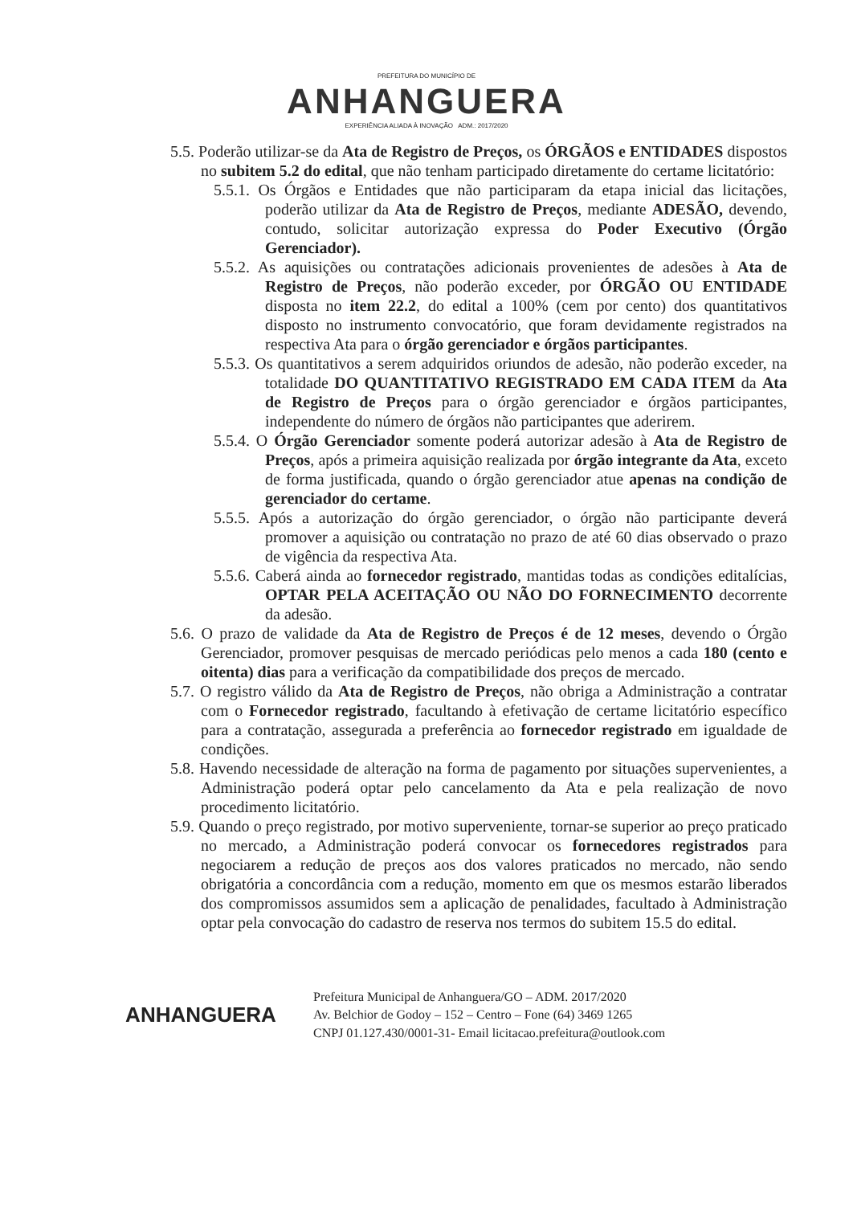PREFEITURA DO MUNICÍPIO DE
ANHANGUERA
EXPERIÊNCIA ALIADA À INOVAÇÃO ADM.: 2017/2020
5.5. Poderão utilizar-se da Ata de Registro de Preços, os ÓRGÃOS e ENTIDADES dispostos no subitem 5.2 do edital, que não tenham participado diretamente do certame licitatório:
5.5.1. Os Órgãos e Entidades que não participaram da etapa inicial das licitações, poderão utilizar da Ata de Registro de Preços, mediante ADESÃO, devendo, contudo, solicitar autorização expressa do Poder Executivo (Órgão Gerenciador).
5.5.2. As aquisições ou contratações adicionais provenientes de adesões à Ata de Registro de Preços, não poderão exceder, por ÓRGÃO OU ENTIDADE disposta no item 22.2, do edital a 100% (cem por cento) dos quantitativos disposto no instrumento convocatório, que foram devidamente registrados na respectiva Ata para o órgão gerenciador e órgãos participantes.
5.5.3. Os quantitativos a serem adquiridos oriundos de adesão, não poderão exceder, na totalidade DO QUANTITATIVO REGISTRADO EM CADA ITEM da Ata de Registro de Preços para o órgão gerenciador e órgãos participantes, independente do número de órgãos não participantes que aderirem.
5.5.4. O Órgão Gerenciador somente poderá autorizar adesão à Ata de Registro de Preços, após a primeira aquisição realizada por órgão integrante da Ata, exceto de forma justificada, quando o órgão gerenciador atue apenas na condição de gerenciador do certame.
5.5.5. Após a autorização do órgão gerenciador, o órgão não participante deverá promover a aquisição ou contratação no prazo de até 60 dias observado o prazo de vigência da respectiva Ata.
5.5.6. Caberá ainda ao fornecedor registrado, mantidas todas as condições editalícias, OPTAR PELA ACEITAÇÃO OU NÃO DO FORNECIMENTO decorrente da adesão.
5.6. O prazo de validade da Ata de Registro de Preços é de 12 meses, devendo o Órgão Gerenciador, promover pesquisas de mercado periódicas pelo menos a cada 180 (cento e oitenta) dias para a verificação da compatibilidade dos preços de mercado.
5.7. O registro válido da Ata de Registro de Preços, não obriga a Administração a contratar com o Fornecedor registrado, facultando à efetivação de certame licitatório específico para a contratação, assegurada a preferência ao fornecedor registrado em igualdade de condições.
5.8. Havendo necessidade de alteração na forma de pagamento por situações supervenientes, a Administração poderá optar pelo cancelamento da Ata e pela realização de novo procedimento licitatório.
5.9. Quando o preço registrado, por motivo superveniente, tornar-se superior ao preço praticado no mercado, a Administração poderá convocar os fornecedores registrados para negociarem a redução de preços aos dos valores praticados no mercado, não sendo obrigatória a concordância com a redução, momento em que os mesmos estarão liberados dos compromissos assumidos sem a aplicação de penalidades, facultado à Administração optar pela convocação do cadastro de reserva nos termos do subitem 15.5 do edital.
ANHANGUERA
Prefeitura Municipal de Anhanguera/GO – ADM. 2017/2020
Av. Belchior de Godoy – 152 – Centro – Fone (64) 3469 1265
CNPJ 01.127.430/0001-31- Email licitacao.prefeitura@outlook.com